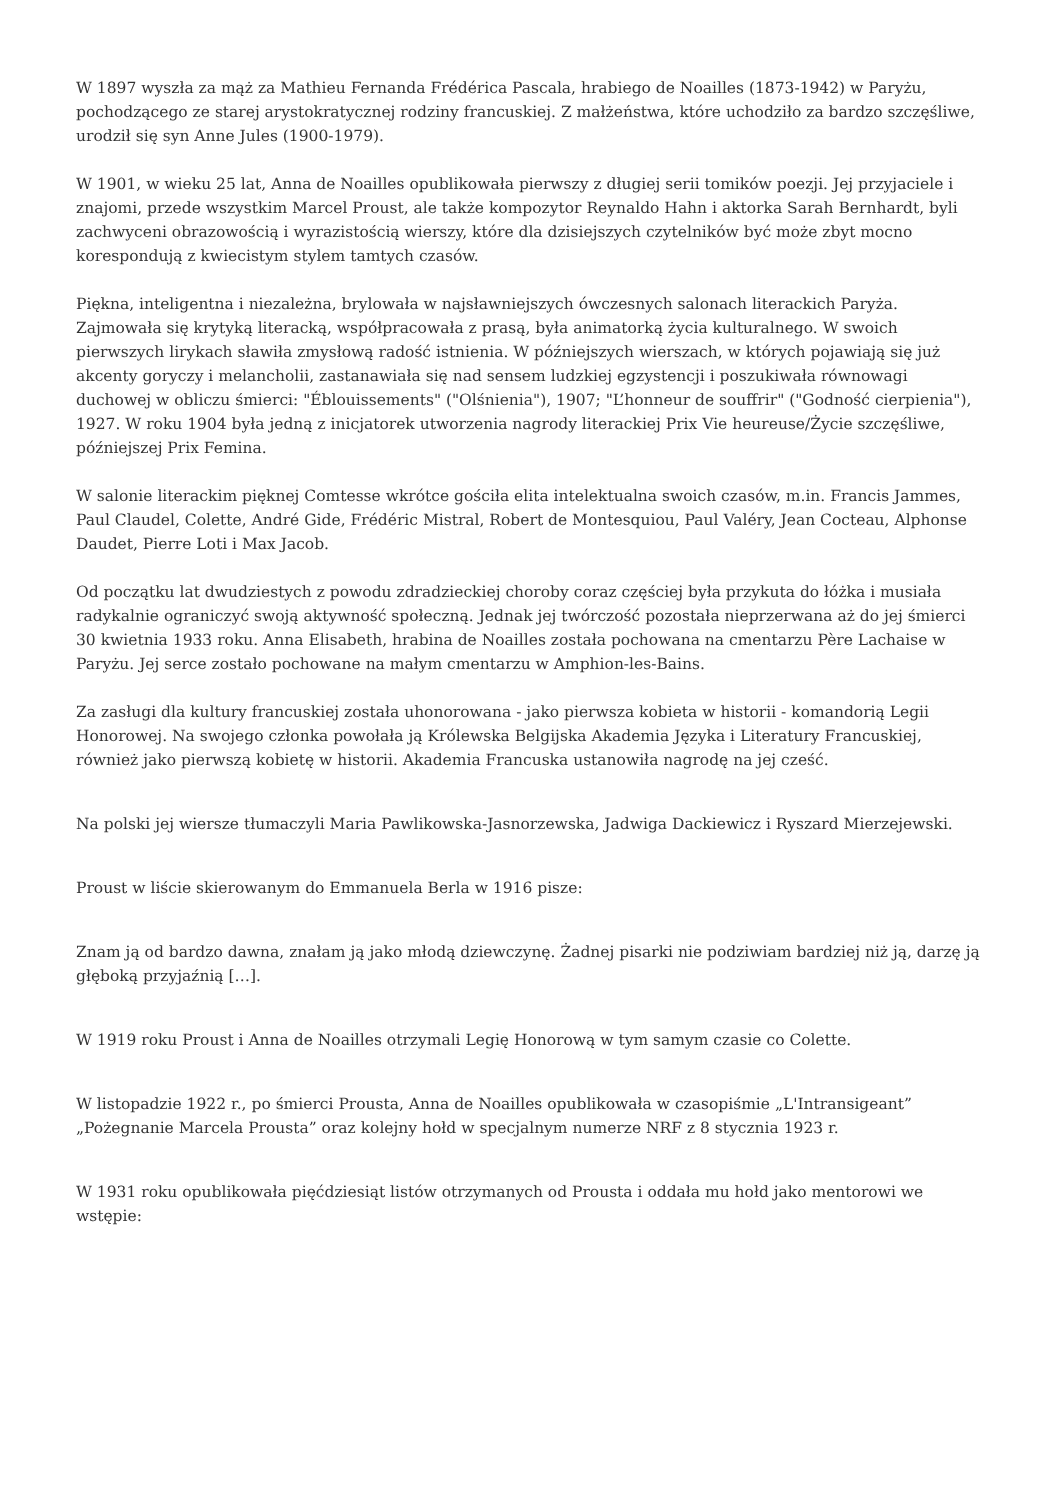W 1897 wyszła za mąż za Mathieu Fernanda Frédérica Pascala, hrabiego de Noailles (1873-1942) w Paryżu, pochodzącego ze starej arystokratycznej rodziny francuskiej. Z małżeństwa, które uchodziło za bardzo szczęśliwe, urodził się syn Anne Jules (1900-1979).
W 1901, w wieku 25 lat, Anna de Noailles opublikowała pierwszy z długiej serii tomików poezji. Jej przyjaciele i znajomi, przede wszystkim Marcel Proust, ale także kompozytor Reynaldo Hahn i aktorka Sarah Bernhardt, byli zachwyceni obrazowością i wyrazistością wierszy, które dla dzisiejszych czytelników być może zbyt mocno korespondują z kwiecistym stylem tamtych czasów.
Piękna, inteligentna i niezależna, brylowała w najsławniejszych ówczesnych salonach literackich Paryża. Zajmowała się krytyką literacką, współpracowała z prasą, była animatorką życia kulturalnego. W swoich pierwszych lirykach sławiła zmysłową radość istnienia. W późniejszych wierszach, w których pojawiają się już akcenty goryczy i melancholii, zastanawiała się nad sensem ludzkiej egzystencji i poszukiwała równowagi duchowej w obliczu śmierci: "Éblouissements" ("Olśnienia"), 1907; "L’honneur de souffrir" ("Godność cierpienia"), 1927. W roku 1904 była jedną z inicjatorek utworzenia nagrody literackiej Prix Vie heureuse/Życie szczęśliwe, późniejszej Prix Femina.
W salonie literackim pięknej Comtesse wkrótce gościła elita intelektualna swoich czasów, m.in. Francis Jammes, Paul Claudel, Colette, André Gide, Frédéric Mistral, Robert de Montesquiou, Paul Valéry, Jean Cocteau, Alphonse Daudet, Pierre Loti i Max Jacob.
Od początku lat dwudziestych z powodu zdradzieckiej choroby coraz częściej była przykuta do łóżka i musiała radykalnie ograniczyć swoją aktywność społeczną. Jednak jej twórczość pozostała nieprzerwana aż do jej śmierci 30 kwietnia 1933 roku. Anna Elisabeth, hrabina de Noailles została pochowana na cmentarzu Père Lachaise w Paryżu. Jej serce zostało pochowane na małym cmentarzu w Amphion-les-Bains.
Za zasługi dla kultury francuskiej została uhonorowana - jako pierwsza kobieta w historii - komandorią Legii Honorowej. Na swojego członka powołała ją Królewska Belgijska Akademia Języka i Literatury Francuskiej, również jako pierwszą kobietę w historii. Akademia Francuska ustanowiła nagrodę na jej cześć.
Na polski jej wiersze tłumaczyli Maria Pawlikowska-Jasnorzewska, Jadwiga Dackiewicz i Ryszard Mierzejewski.
Proust w liście skierowanym do Emmanuela Berla w 1916 pisze:
Znam ją od bardzo dawna, znałam ją jako młodą dziewczynę. Żadnej pisarki nie podziwiam bardziej niż ją, darzę ją głęboką przyjaźnią […].
W 1919 roku Proust i Anna de Noailles otrzymali Legię Honorową w tym samym czasie co Colette.
W listopadzie 1922 r., po śmierci Prousta, Anna de Noailles opublikowała w czasopiśmie „L'Intransigeant” „Pożegnanie Marcela Prousta” oraz kolejny hołd w specjalnym numerze NRF z 8 stycznia 1923 r.
W 1931 roku opublikowała pięćdziesiąt listów otrzymanych od Prousta i oddała mu hołd jako mentorowi we wstępie: